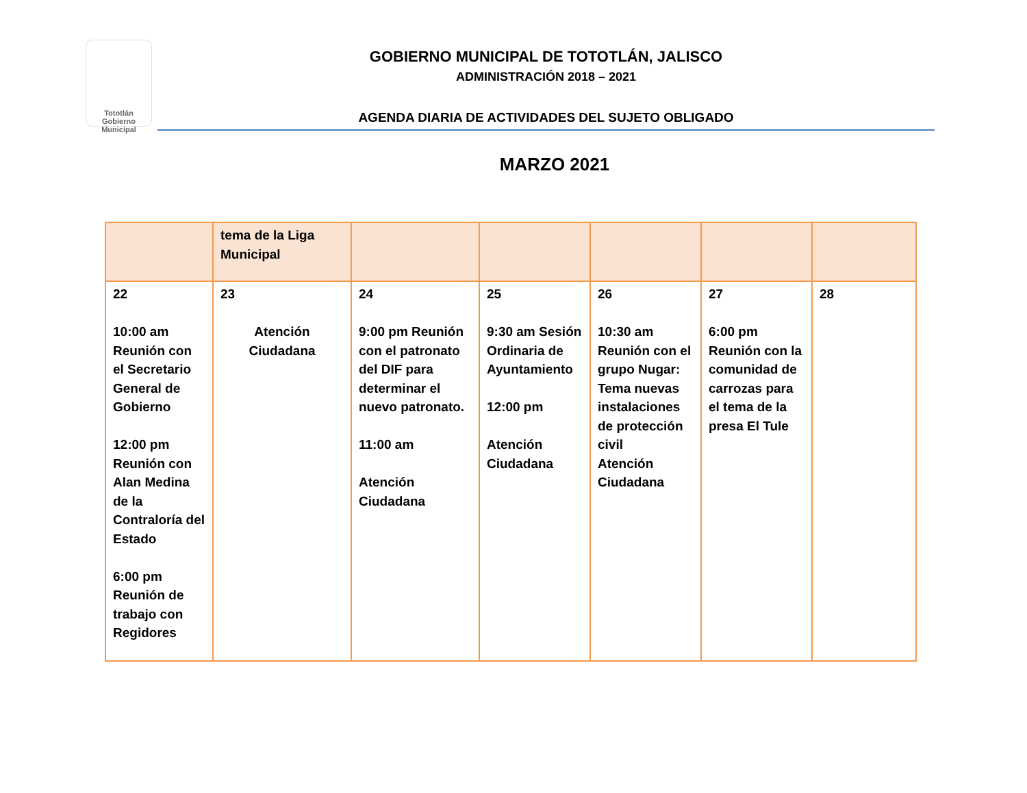Tototlán
Gobierno Municipal
GOBIERNO MUNICIPAL DE TOTOTLÁN, JALISCO
ADMINISTRACIÓN 2018 – 2021
AGENDA DIARIA DE ACTIVIDADES DEL SUJETO OBLIGADO
MARZO 2021
| | tema de la Liga Municipal | | | | | |
| 22 10:00 am Reunión con el Secretario General de Gobierno 12:00 pm Reunión con Alan Medina de la Contraloría del Estado 6:00 pm Reunión de trabajo con Regidores | 23 Atención Ciudadana | 24 9:00 pm Reunión con el patronato del DIF para determinar el nuevo patronato. 11:00 am Atención Ciudadana | 25 9:30 am Sesión Ordinaria de Ayuntamiento 12:00 pm Atención Ciudadana | 26 10:30 am Reunión con el grupo Nugar: Tema nuevas instalaciones de protección civil Atención Ciudadana | 27 6:00 pm Reunión con la comunidad de carrozas para el tema de la presa El Tule | 28 |